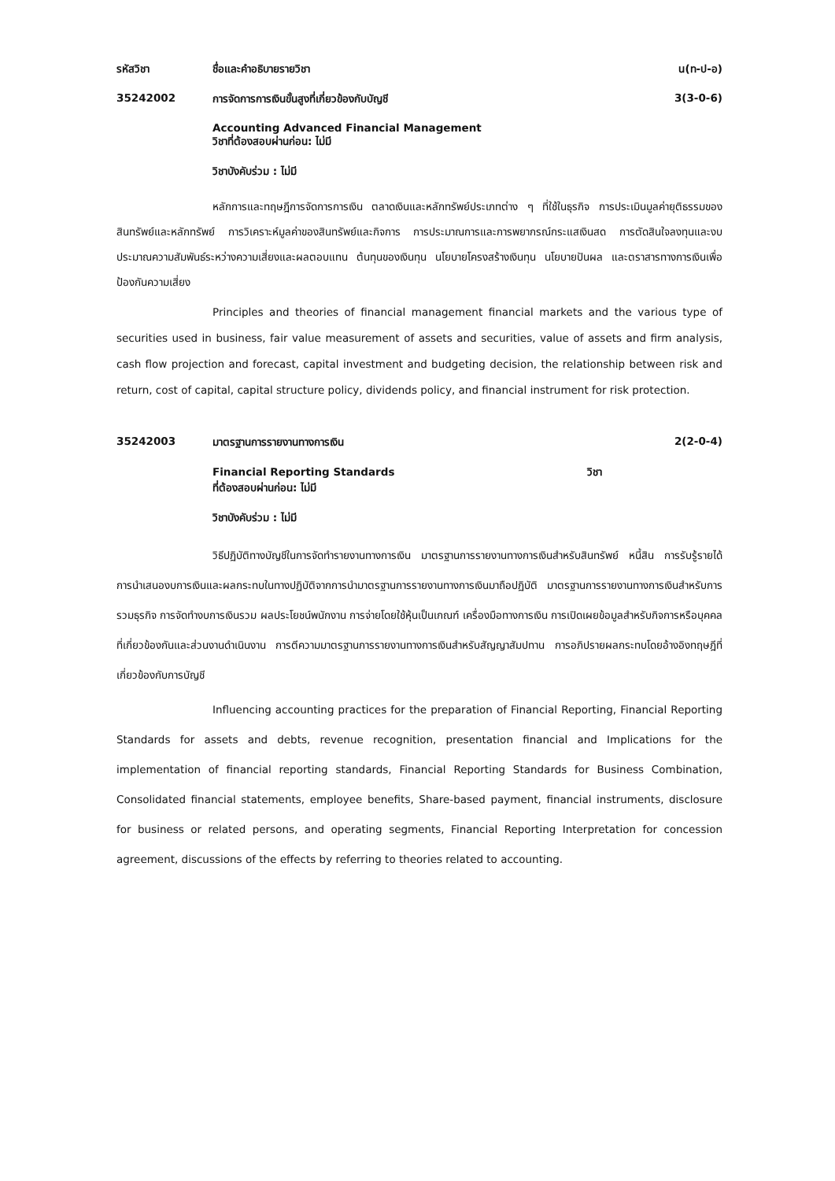รหัสวิชา ชื่อและคำอธิบายรายวิชา น(ท-ป-อ)
35242002 การจัดการการเงินขั้นสูงที่เกี่ยวข้องกับบัญชี
3(3-0-6)
Accounting Advanced Financial Management
วิชาที่ต้องสอบผ่านก่อน: ไม่มี
วิชาบังคับร่วม : ไม่มี
หลักการและทฤษฎีการจัดการการเงิน ตลาดเงินและหลักทรัพย์ประเภทต่าง ๆ ที่ใช้ในธุรกิจ การประเมินมูลค่ายุติธรรมของสินทรัพย์และหลักทรัพย์ การวิเคราะห์มูลค่าของสินทรัพย์และกิจการ การประมาณการและการพยากรณ์กระแสเงินสด การตัดสินใจลงทุนและงบประมาณความสัมพันธ์ระหว่างความเสี่ยงและผลตอบแทน ต้นทุนของเงินทุน นโยบายโครงสร้างเงินทุน นโยบายปันผล และตราสารทางการเงินเพื่อป้องกันความเสี่ยง
Principles and theories of financial management financial markets and the various type of securities used in business, fair value measurement of assets and securities, value of assets and firm analysis, cash flow projection and forecast, capital investment and budgeting decision, the relationship between risk and return, cost of capital, capital structure policy, dividends policy, and financial instrument for risk protection.
35242003 มาตรฐานการรายงานทางการเงิน 2(2-0-4)
Financial Reporting Standards วิชา
ที่ต้องสอบผ่านก่อน: ไม่มี
วิชาบังคับร่วม : ไม่มี
วิธีปฏิบัติทางบัญชีในการจัดทำรายงานทางการเงิน มาตรฐานการรายงานทางการเงินสำหรับสินทรัพย์ หนี้สิน การรับรู้รายได้ การนำเสนองบการเงินและผลกระทบในทางปฏิบัติจากการนำมาตรฐานการรายงานทางการเงินมาถือปฏิบัติ มาตรฐานการรายงานทางการเงินสำหรับการรวมธุรกิจ การจัดทำงบการเงินรวม ผลประโยชน์พนักงาน การจ่ายโดยใช้หุ้นเป็นเกณฑ์ เครื่องมือทางการเงิน การเปิดเผยข้อมูลสำหรับกิจการหรือบุคคลที่เกี่ยวข้องกันและส่วนงานดำเนินงาน การตีความมาตรฐานการรายงานทางการเงินสำหรับสัญญาสัมปทาน การอภิปรายผลกระทบโดยอ้างอิงทฤษฎีที่เกี่ยวข้องกับการบัญชี
Influencing accounting practices for the preparation of Financial Reporting, Financial Reporting Standards for assets and debts, revenue recognition, presentation financial and Implications for the implementation of financial reporting standards, Financial Reporting Standards for Business Combination, Consolidated financial statements, employee benefits, Share-based payment, financial instruments, disclosure for business or related persons, and operating segments, Financial Reporting Interpretation for concession agreement, discussions of the effects by referring to theories related to accounting.